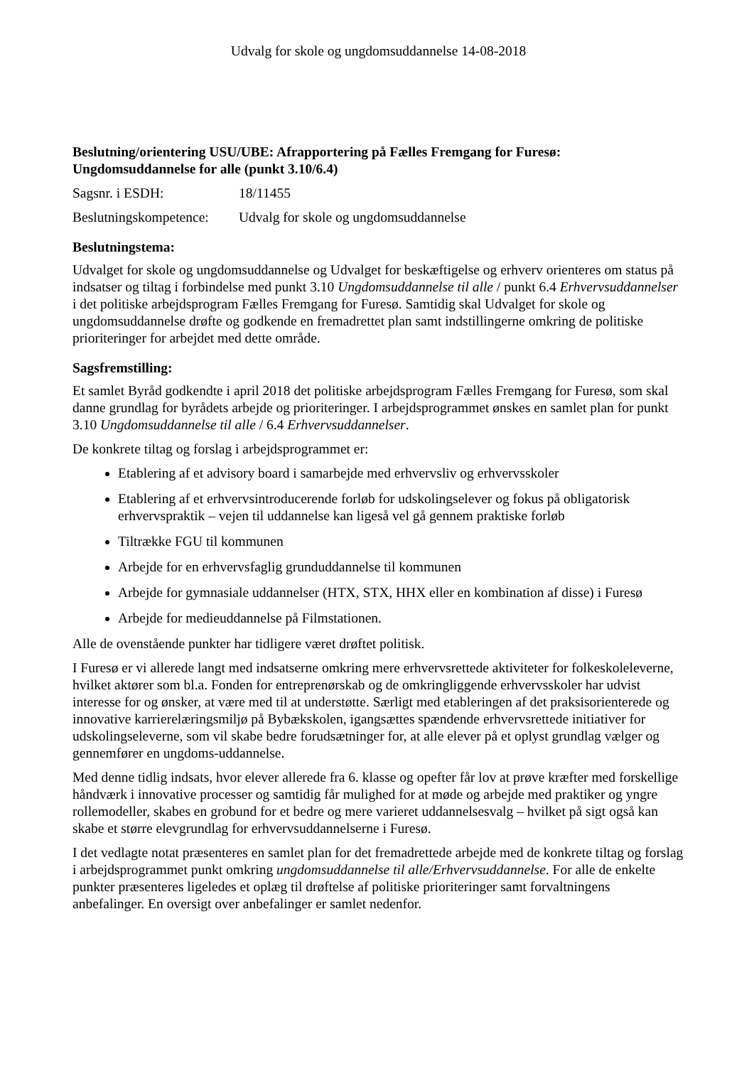Udvalg for skole og ungdomsuddannelse 14-08-2018
Beslutning/orientering USU/UBE: Afrapportering på Fælles Fremgang for Furesø: Ungdomsuddannelse for alle (punkt 3.10/6.4)
Sagsnr. i ESDH: 18/11455
Beslutningskompetence: Udvalg for skole og ungdomsuddannelse
Beslutningstema:
Udvalget for skole og ungdomsuddannelse og Udvalget for beskæftigelse og erhverv orienteres om status på indsatser og tiltag i forbindelse med punkt 3.10 Ungdomsuddannelse til alle / punkt 6.4 Erhvervsuddannelser i det politiske arbejdsprogram Fælles Fremgang for Furesø. Samtidig skal Udvalget for skole og ungdomsuddannelse drøfte og godkende en fremadrettet plan samt indstillingerne omkring de politiske prioriteringer for arbejdet med dette område.
Sagsfremstilling:
Et samlet Byråd godkendte i april 2018 det politiske arbejdsprogram Fælles Fremgang for Furesø, som skal danne grundlag for byrådets arbejde og prioriteringer. I arbejdsprogrammet ønskes en samlet plan for punkt 3.10 Ungdomsuddannelse til alle / 6.4 Erhvervsuddannelser.
De konkrete tiltag og forslag i arbejdsprogrammet er:
Etablering af et advisory board i samarbejde med erhvervsliv og erhvervsskoler
Etablering af et erhvervsintroducerende forløb for udskolingselever og fokus på obligatorisk erhvervspraktik – vejen til uddannelse kan ligeså vel gå gennem praktiske forløb
Tiltrække FGU til kommunen
Arbejde for en erhvervsfaglig grunduddannelse til kommunen
Arbejde for gymnasiale uddannelser (HTX, STX, HHX eller en kombination af disse) i Furesø
Arbejde for medieuddannelse på Filmstationen.
Alle de ovenstående punkter har tidligere været drøftet politisk.
I Furesø er vi allerede langt med indsatserne omkring mere erhvervsrettede aktiviteter for folkeskoleleverne, hvilket aktører som bl.a. Fonden for entreprenørskab og de omkringliggende erhvervsskoler har udvist interesse for og ønsker, at være med til at understøtte. Særligt med etableringen af det praksisorienterede og innovative karrierelæringsmiljø på Bybækskolen, igangsættes spændende erhvervsrettede initiativer for udskolingseleverne, som vil skabe bedre forudsætninger for, at alle elever på et oplyst grundlag vælger og gennemfører en ungdoms-uddannelse.
Med denne tidlig indsats, hvor elever allerede fra 6. klasse og opefter får lov at prøve kræfter med forskellige håndværk i innovative processer og samtidig får mulighed for at møde og arbejde med praktiker og yngre rollemodeller, skabes en grobund for et bedre og mere varieret uddannelsesvalg – hvilket på sigt også kan skabe et større elevgrundlag for erhvervsuddannelserne i Furesø.
I det vedlagte notat præsenteres en samlet plan for det fremadrettede arbejde med de konkrete tiltag og forslag i arbejdsprogrammet punkt omkring ungdomsuddannelse til alle/Erhvervsuddannelse. For alle de enkelte punkter præsenteres ligeledes et oplæg til drøftelse af politiske prioriteringer samt forvaltningens anbefalinger. En oversigt over anbefalinger er samlet nedenfor.